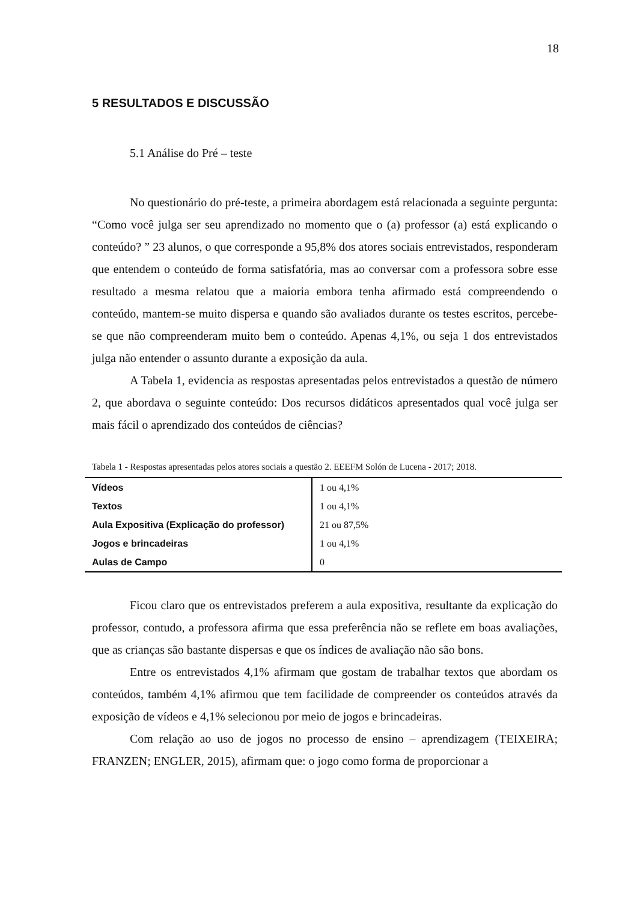18
5 RESULTADOS E DISCUSSÃO
5.1 Análise do Pré – teste
No questionário do pré-teste, a primeira abordagem está relacionada a seguinte pergunta: “Como você julga ser seu aprendizado no momento que o (a) professor (a) está explicando o conteúdo? ” 23 alunos, o que corresponde a 95,8% dos atores sociais entrevistados, responderam que entendem o conteúdo de forma satisfatória, mas ao conversar com a professora sobre esse resultado a mesma relatou que a maioria embora tenha afirmado está compreendendo o conteúdo, mantem-se muito dispersa e quando são avaliados durante os testes escritos, percebe-se que não compreenderam muito bem o conteúdo. Apenas 4,1%, ou seja 1 dos entrevistados julga não entender o assunto durante a exposição da aula.
A Tabela 1, evidencia as respostas apresentadas pelos entrevistados a questão de número 2, que abordava o seguinte conteúdo: Dos recursos didáticos apresentados qual você julga ser mais fácil o aprendizado dos conteúdos de ciências?
Tabela 1 - Respostas apresentadas pelos atores sociais a questão 2. EEEFM Solón de Lucena - 2017; 2018.
| Vídeos | 1 ou 4,1% |
| Textos | 1 ou 4,1% |
| Aula Expositiva (Explicação do professor) | 21 ou 87,5% |
| Jogos e brincadeiras | 1 ou 4,1% |
| Aulas de Campo | 0 |
Ficou claro que os entrevistados preferem a aula expositiva, resultante da explicação do professor, contudo, a professora afirma que essa preferência não se reflete em boas avaliações, que as crianças são bastante dispersas e que os índices de avaliação não são bons.
Entre os entrevistados 4,1% afirmam que gostam de trabalhar textos que abordam os conteúdos, também 4,1% afirmou que tem facilidade de compreender os conteúdos através da exposição de vídeos e 4,1% selecionou por meio de jogos e brincadeiras.
Com relação ao uso de jogos no processo de ensino – aprendizagem (TEIXEIRA; FRANZEN; ENGLER, 2015), afirmam que: o jogo como forma de proporcionar a